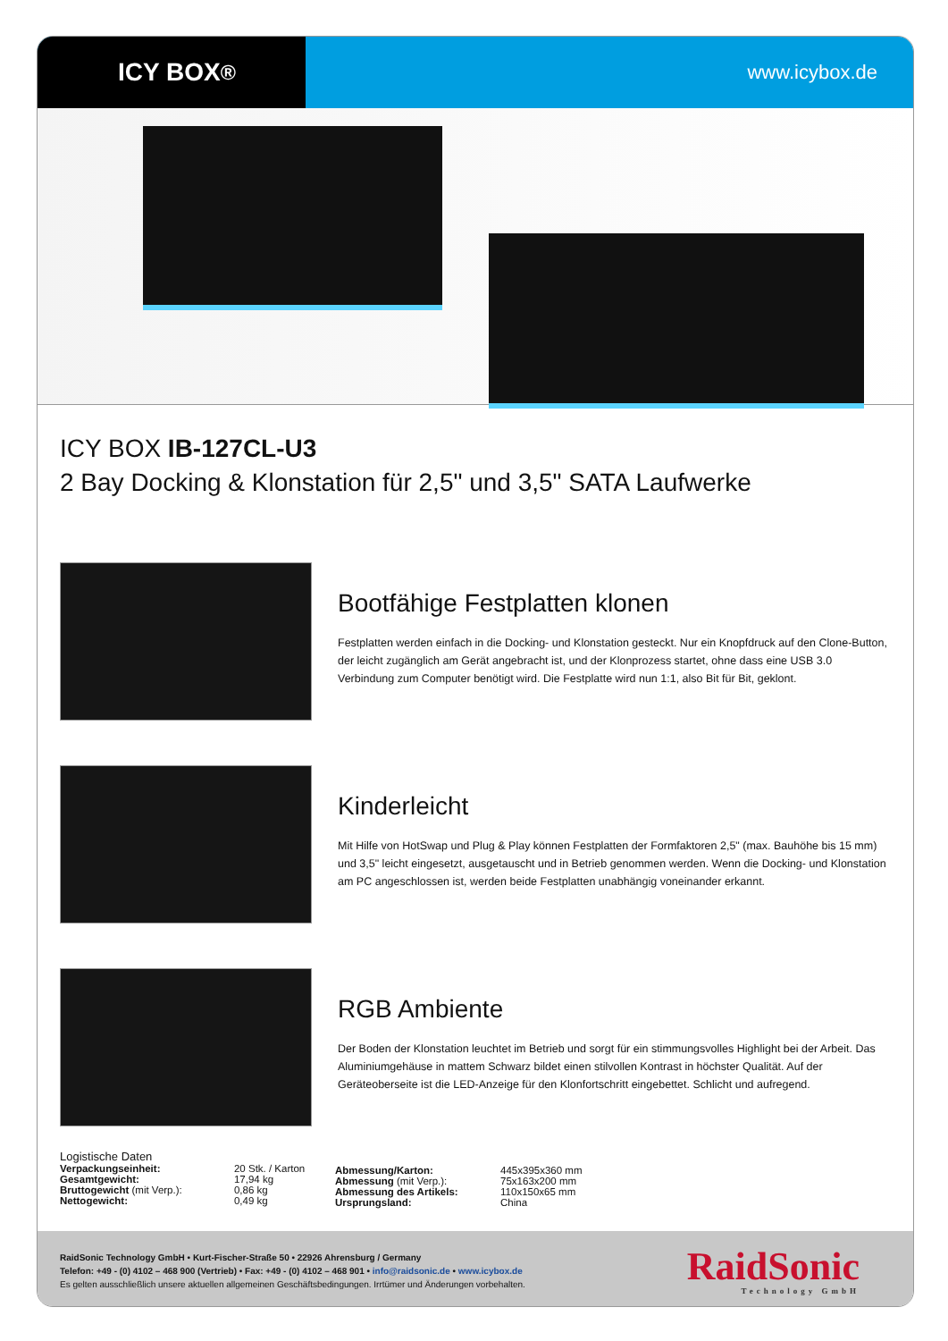ICY BOX<sup>®</sup>
www.icybox.de
ICY BOX IB-127CL-U3
2 Bay Docking & Klonstation für 2,5" und 3,5" SATA Laufwerke
Bootfähige Festplatten klonen
Festplatten werden einfach in die Docking- und Klonstation gesteckt. Nur ein Knopfdruck auf den Clone-Button, der leicht zugänglich am Gerät angebracht ist, und der Klonprozess startet, ohne dass eine USB 3.0 Verbindung zum Computer benötigt wird. Die Festplatte wird nun 1:1, also Bit für Bit, geklont.
Kinderleicht
Mit Hilfe von HotSwap und Plug & Play können Festplatten der Formfaktoren 2,5" (max. Bauhöhe bis 15 mm) und 3,5" leicht eingesetzt, ausgetauscht und in Betrieb genommen werden. Wenn die Docking- und Klonstation am PC angeschlossen ist, werden beide Festplatten unabhängig voneinander erkannt.
RGB Ambiente
Der Boden der Klonstation leuchtet im Betrieb und sorgt für ein stimmungsvolles Highlight bei der Arbeit. Das Aluminiumgehäuse in mattem Schwarz bildet einen stilvollen Kontrast in höchster Qualität. Auf der Geräteoberseite ist die LED-Anzeige für den Klonfortschritt eingebettet. Schlicht und aufregend.
Logistische Daten
| Verpackungseinheit: | 20 Stk. / Karton |
| Gesamtgewicht: | 17,94 kg |
| Bruttogewicht (mit Verp.): | 0,86 kg |
| Nettogewicht: | 0,49 kg |
| Abmessung/Karton: | 445x395x360 mm |
| Abmessung (mit Verp.): | 75x163x200 mm |
| Abmessung des Artikels: | 110x150x65 mm |
| Ursprungsland: | China |
RaidSonic Technology GmbH • Kurt-Fischer-Straße 50 • 22926 Ahrensburg / Germany
Telefon: +49 - (0) 4102 – 468 900 (Vertrieb) • Fax: +49 - (0) 4102 – 468 901 • info@raidsonic.de • www.icybox.de
Es gelten ausschließlich unsere aktuellen allgemeinen Geschäftsbedingungen. Irrtümer und Änderungen vorbehalten.
RaidSonic
Technology GmbH